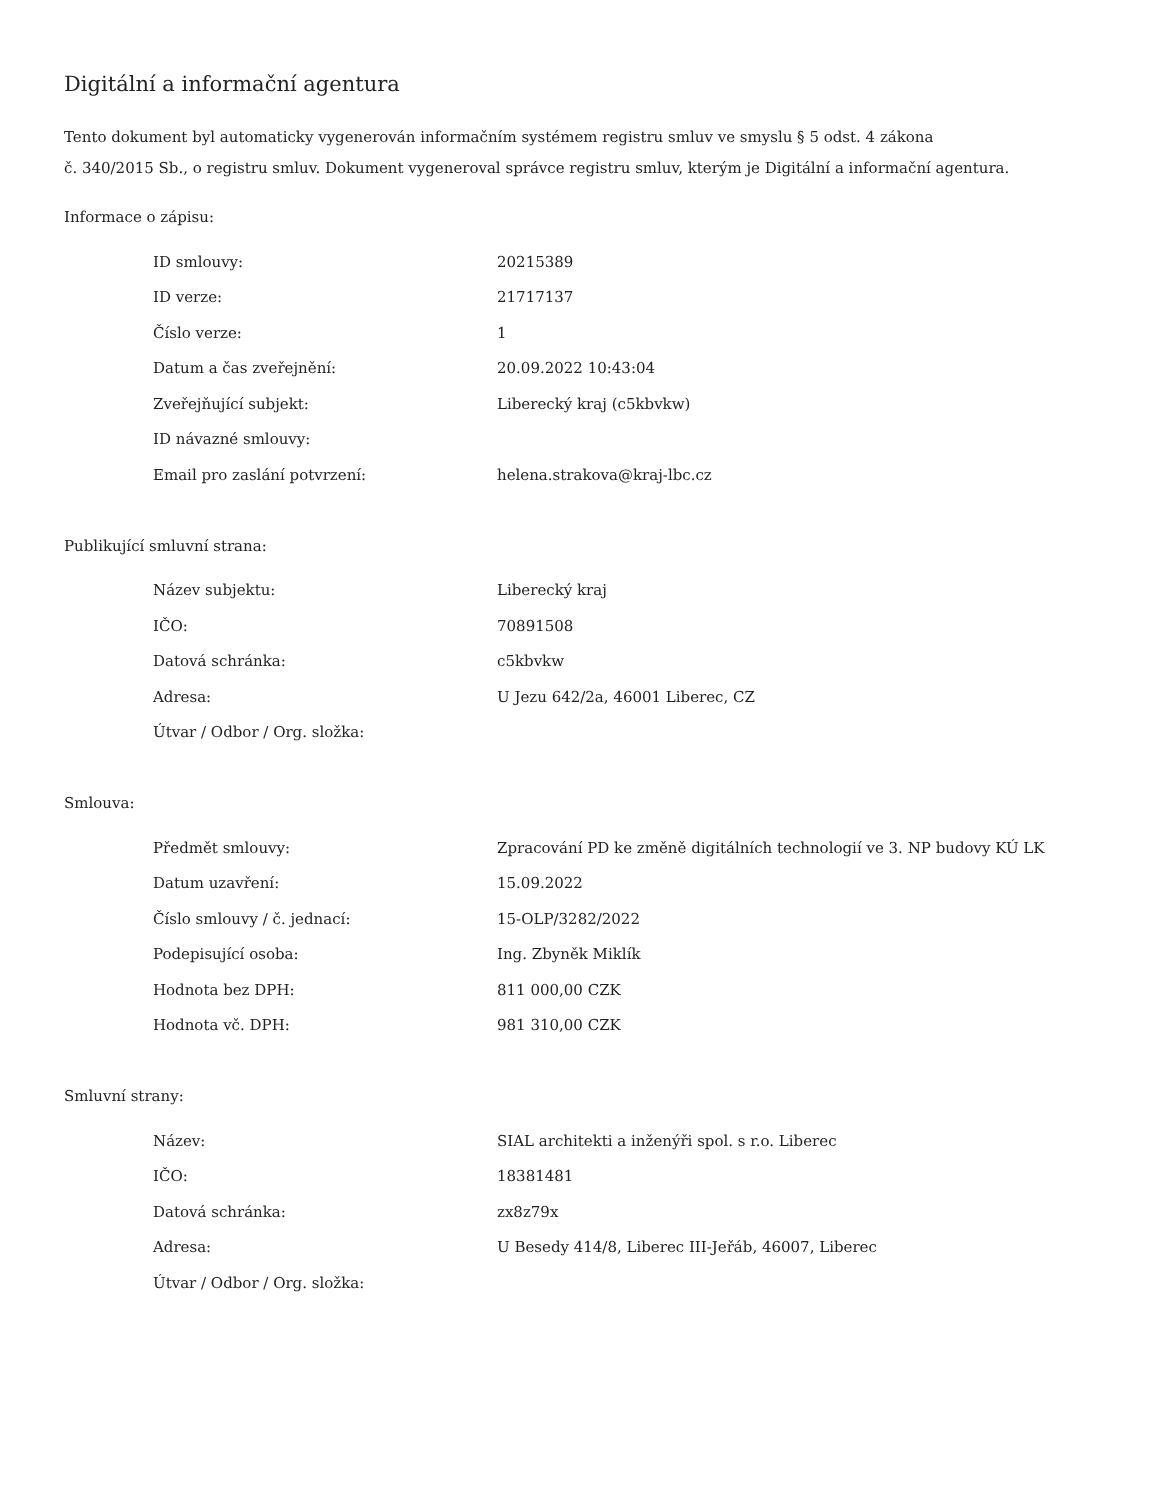Digitální a informační agentura
Tento dokument byl automaticky vygenerován informačním systémem registru smluv ve smyslu § 5 odst. 4 zákona
č. 340/2015 Sb., o registru smluv. Dokument vygeneroval správce registru smluv, kterým je Digitální a informační agentura.
Informace o zápisu:
| ID smlouvy: | 20215389 |
| ID verze: | 21717137 |
| Číslo verze: | 1 |
| Datum a čas zveřejnění: | 20.09.2022 10:43:04 |
| Zveřejňující subjekt: | Liberecký kraj (c5kbvkw) |
| ID návazné smlouvy: | |
| Email pro zaslání potvrzení: | helena.strakova@kraj-lbc.cz |
Publikující smluvní strana:
| Název subjektu: | Liberecký kraj |
| IČO: | 70891508 |
| Datová schránka: | c5kbvkw |
| Adresa: | U Jezu 642/2a, 46001 Liberec, CZ |
| Útvar / Odbor / Org. složka: | |
Smlouva:
| Předmět smlouvy: | Zpracování PD ke změně digitálních technologií ve 3. NP budovy KÚ LK |
| Datum uzavření: | 15.09.2022 |
| Číslo smlouvy / č. jednací: | 15-OLP/3282/2022 |
| Podepisující osoba: | Ing. Zbyněk Miklík |
| Hodnota bez DPH: | 811 000,00 CZK |
| Hodnota vč. DPH: | 981 310,00 CZK |
Smluvní strany:
| Název: | SIAL architekti a inženýři spol. s r.o. Liberec |
| IČO: | 18381481 |
| Datová schránka: | zx8z79x |
| Adresa: | U Besedy 414/8, Liberec III-Jeřáb, 46007, Liberec |
| Útvar / Odbor / Org. složka: | |